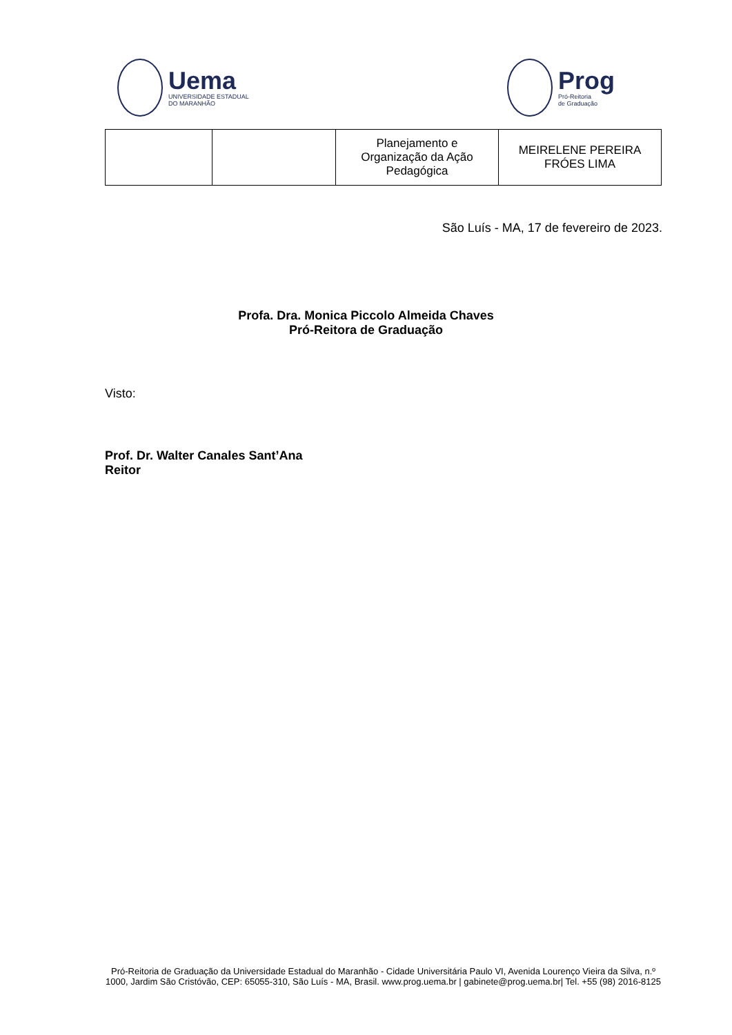Uema
UNIVERSIDADE ESTADUAL
DO MARANHÃO
Prog
Pró-Reitoria
de Graduação
| | | Planejamento e Organização da Ação Pedagógica | MEIRELENE PEREIRA FRÓES LIMA |
São Luís - MA, 17 de fevereiro de 2023.
Profa. Dra. Monica Piccolo Almeida Chaves
Pró-Reitora de Graduação
Visto:
Prof. Dr. Walter Canales Sant’Ana
Reitor
Pró-Reitoria de Graduação da Universidade Estadual do Maranhão - Cidade Universitária Paulo VI, Avenida Lourenço Vieira da Silva, n.º 1000, Jardim São Cristóvão, CEP: 65055-310, São Luís - MA, Brasil. www.prog.uema.br | gabinete@prog.uema.br| Tel. +55 (98) 2016-8125